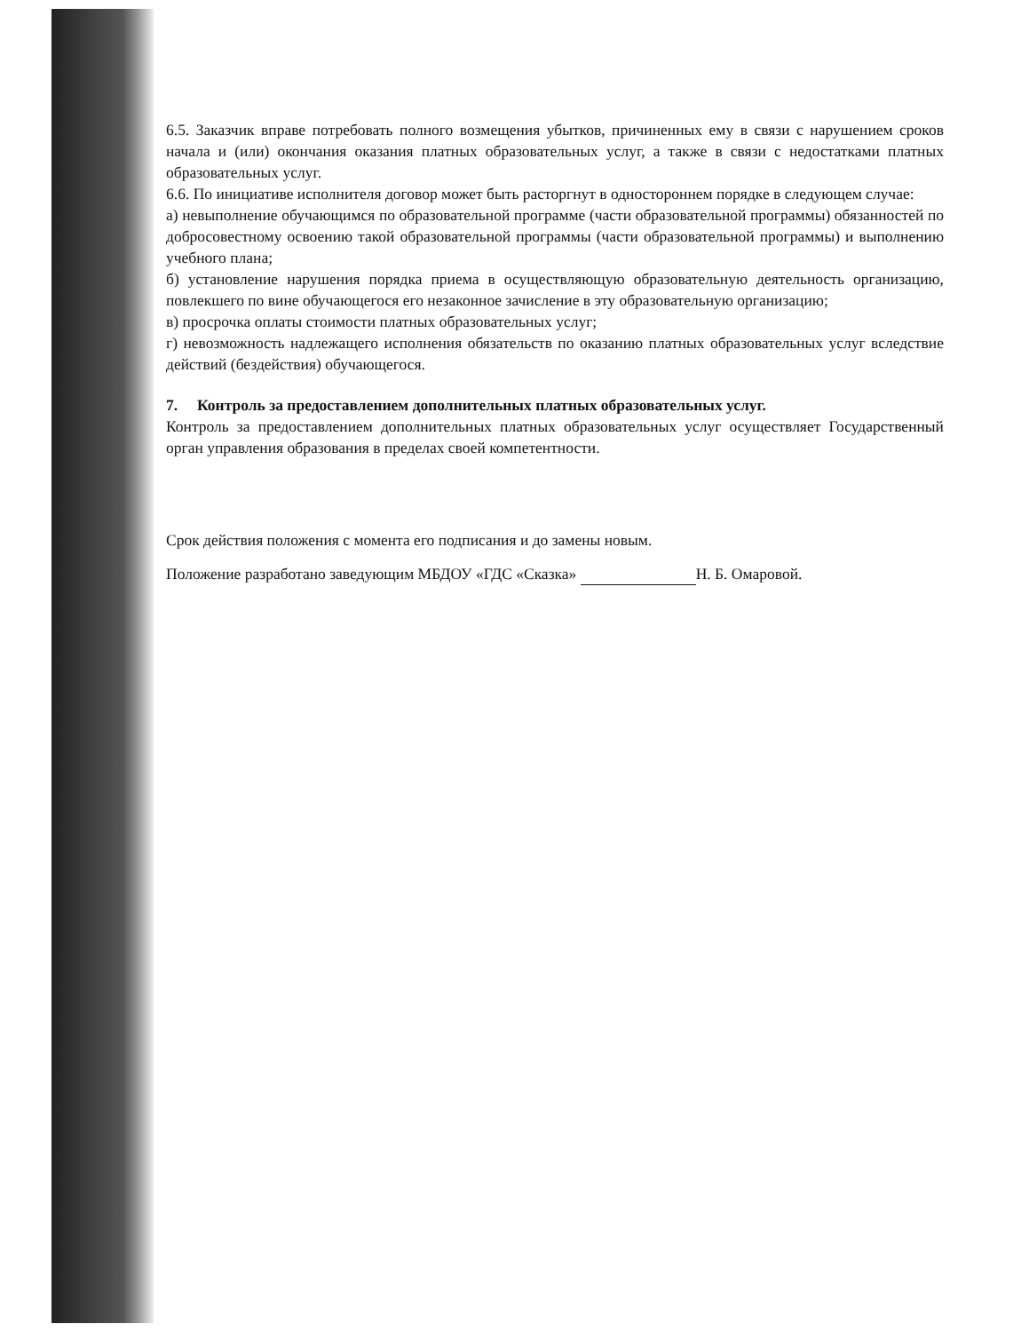6.5. Заказчик вправе потребовать полного возмещения убытков, причиненных ему в связи с нарушением сроков начала и (или) окончания оказания платных образовательных услуг, а также в связи с недостатками платных образовательных услуг.
6.6. По инициативе исполнителя договор может быть расторгнут в одностороннем порядке в следующем случае:
а) невыполнение обучающимся по образовательной программе (части образовательной программы) обязанностей по добросовестному освоению такой образовательной программы (части образовательной программы) и выполнению учебного плана;
б) установление нарушения порядка приема в осуществляющую образовательную деятельность организацию, повлекшего по вине обучающегося его незаконное зачисление в эту образовательную организацию;
в) просрочка оплаты стоимости платных образовательных услуг;
г) невозможность надлежащего исполнения обязательств по оказанию платных образовательных услуг вследствие действий (бездействия) обучающегося.
7. Контроль за предоставлением дополнительных платных образовательных услуг.
Контроль за предоставлением дополнительных платных образовательных услуг осуществляет Государственный орган управления образования в пределах своей компетентности.
Срок действия положения с момента его подписания и до замены новым.
Положение разработано заведующим МБДОУ «ГДС «Сказка» Н. Б. Омаровой.